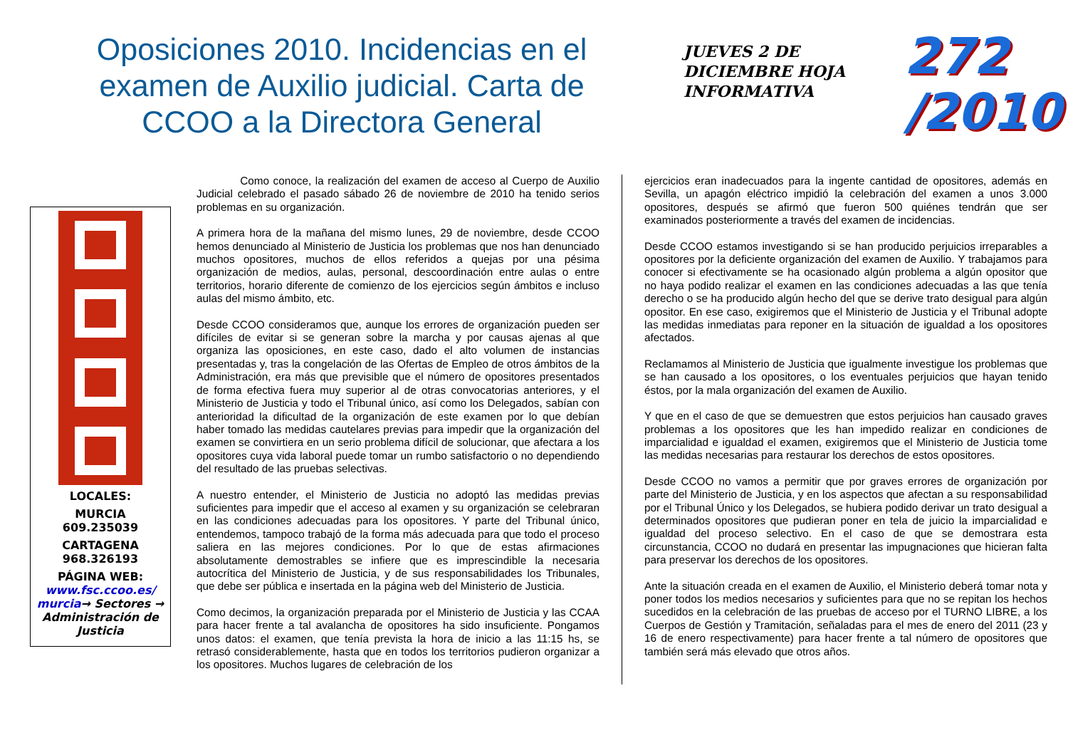Oposiciones 2010. Incidencias en el examen de Auxilio judicial. Carta de CCOO a la Directora General
JUEVES 2 DE DICIEMBRE HOJA INFORMATIVA
272
/2010
LOCALES:
MURCIA
609.235039
CARTAGENA
968.326193
PÁGINA WEB:
www.fsc.ccoo.es/ murcia→ Sectores → Administración de Justicia
    Como conoce, la realización del examen de acceso al Cuerpo de Auxilio Judicial celebrado el pasado sábado 26 de noviembre de 2010 ha tenido serios problemas en su organización.
A primera hora de la mañana del mismo lunes, 29 de noviembre, desde CCOO hemos denunciado al Ministerio de Justicia los problemas que nos han denunciado muchos opositores, muchos de ellos referidos a quejas por una pésima organización de medios, aulas, personal, descoordinación entre aulas o entre territorios, horario diferente de comienzo de los ejercicios según ámbitos e incluso aulas del mismo ámbito, etc.
Desde CCOO consideramos que, aunque los errores de organización pueden ser difíciles de evitar si se generan sobre la marcha y por causas ajenas al que organiza las oposiciones, en este caso, dado el alto volumen de instancias presentadas y, tras la congelación de las Ofertas de Empleo de otros ámbitos de la Administración, era más que previsible que el número de opositores presentados de forma efectiva fuera muy superior al de otras convocatorias anteriores, y el Ministerio de Justicia y todo el Tribunal único, así como los Delegados, sabían con anterioridad la dificultad de la organización de este examen por lo que debían haber tomado las medidas cautelares previas para impedir que la organización del examen se convirtiera en un serio problema difícil de solucionar, que afectara a los opositores cuya vida laboral puede tomar un rumbo satisfactorio o no dependiendo del resultado de las pruebas selectivas.
A nuestro entender, el Ministerio de Justicia no adoptó las medidas previas suficientes para impedir que el acceso al examen y su organización se celebraran en las condiciones adecuadas para los opositores. Y parte del Tribunal único, entendemos, tampoco trabajó de la forma más adecuada para que todo el proceso saliera en las mejores condiciones. Por lo que de estas afirmaciones absolutamente demostrables se infiere que es imprescindible la necesaria autocrítica del Ministerio de Justicia, y de sus responsabilidades los Tribunales, que debe ser pública e insertada en la página web del Ministerio de Justicia.
Como decimos, la organización preparada por el Ministerio de Justicia y las CCAA para hacer frente a tal avalancha de opositores ha sido insuficiente. Pongamos unos datos: el examen, que tenía prevista la hora de inicio a las 11:15 hs, se retrasó considerablemente, hasta que en todos los territorios pudieron organizar a los opositores. Muchos lugares de celebración de los
ejercicios eran inadecuados para la ingente cantidad de opositores, además en Sevilla, un apagón eléctrico impidió la celebración del examen a unos 3.000 opositores, después se afirmó que fueron 500 quiénes tendrán que ser examinados posteriormente a través del examen de incidencias.
Desde CCOO estamos investigando si se han producido perjuicios irreparables a opositores por la deficiente organización del examen de Auxilio. Y trabajamos para conocer si efectivamente se ha ocasionado algún problema a algún opositor que no haya podido realizar el examen en las condiciones adecuadas a las que tenía derecho o se ha producido algún hecho del que se derive trato desigual para algún opositor. En ese caso, exigiremos que el Ministerio de Justicia y el Tribunal adopte las medidas inmediatas para reponer en la situación de igualdad a los opositores afectados.
Reclamamos al Ministerio de Justicia que igualmente investigue los problemas que se han causado a los opositores, o los eventuales perjuicios que hayan tenido éstos, por la mala organización del examen de Auxilio.
Y que en el caso de que se demuestren que estos perjuicios han causado graves problemas a los opositores que les han impedido realizar en condiciones de imparcialidad e igualdad el examen, exigiremos que el Ministerio de Justicia tome las medidas necesarias para restaurar los derechos de estos opositores.
Desde CCOO no vamos a permitir que por graves errores de organización por parte del Ministerio de Justicia, y en los aspectos que afectan a su responsabilidad por el Tribunal Único y los Delegados, se hubiera podido derivar un trato desigual a determinados opositores que pudieran poner en tela de juicio la imparcialidad e igualdad del proceso selectivo. En el caso de que se demostrara esta circunstancia, CCOO no dudará en presentar las impugnaciones que hicieran falta para preservar los derechos de los opositores.
Ante la situación creada en el examen de Auxilio, el Ministerio deberá tomar nota y poner todos los medios necesarios y suficientes para que no se repitan los hechos sucedidos en la celebración de las pruebas de acceso por el TURNO LIBRE, a los Cuerpos de Gestión y Tramitación, señaladas para el mes de enero del 2011 (23 y 16 de enero respectivamente) para hacer frente a tal número de opositores que también será más elevado que otros años.